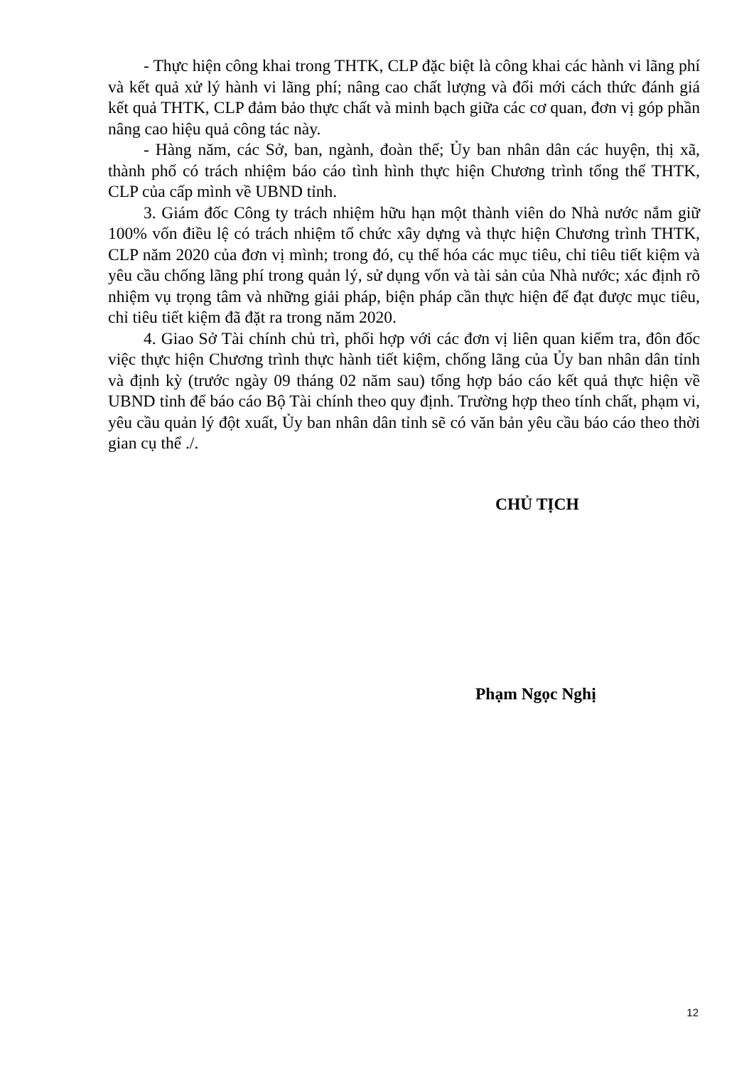- Thực hiện công khai trong THTK, CLP đặc biệt là công khai các hành vi lãng phí và kết quả xử lý hành vi lãng phí; nâng cao chất lượng và đổi mới cách thức đánh giá kết quả THTK, CLP đảm bảo thực chất và minh bạch giữa các cơ quan, đơn vị góp phần nâng cao hiệu quả công tác này.
- Hàng năm, các Sở, ban, ngành, đoàn thể; Ủy ban nhân dân các huyện, thị xã, thành phố có trách nhiệm báo cáo tình hình thực hiện Chương trình tổng thể THTK, CLP của cấp mình về UBND tỉnh.
3. Giám đốc Công ty trách nhiệm hữu hạn một thành viên do Nhà nước nắm giữ 100% vốn điều lệ có trách nhiệm tổ chức xây dựng và thực hiện Chương trình THTK, CLP năm 2020 của đơn vị mình; trong đó, cụ thể hóa các mục tiêu, chỉ tiêu tiết kiệm và yêu cầu chống lãng phí trong quản lý, sử dụng vốn và tài sản của Nhà nước; xác định rõ nhiệm vụ trọng tâm và những giải pháp, biện pháp cần thực hiện để đạt được mục tiêu, chỉ tiêu tiết kiệm đã đặt ra trong năm 2020.
4. Giao Sở Tài chính chủ trì, phối hợp với các đơn vị liên quan kiểm tra, đôn đốc việc thực hiện Chương trình thực hành tiết kiệm, chống lãng của Ủy ban nhân dân tỉnh và định kỳ (trước ngày 09 tháng 02 năm sau) tổng hợp báo cáo kết quả thực hiện về UBND tỉnh để báo cáo Bộ Tài chính theo quy định. Trường hợp theo tính chất, phạm vi, yêu cầu quản lý đột xuất, Ủy ban nhân dân tỉnh sẽ có văn bản yêu cầu báo cáo theo thời gian cụ thể ./.
CHỦ TỊCH
Phạm Ngọc Nghị
12